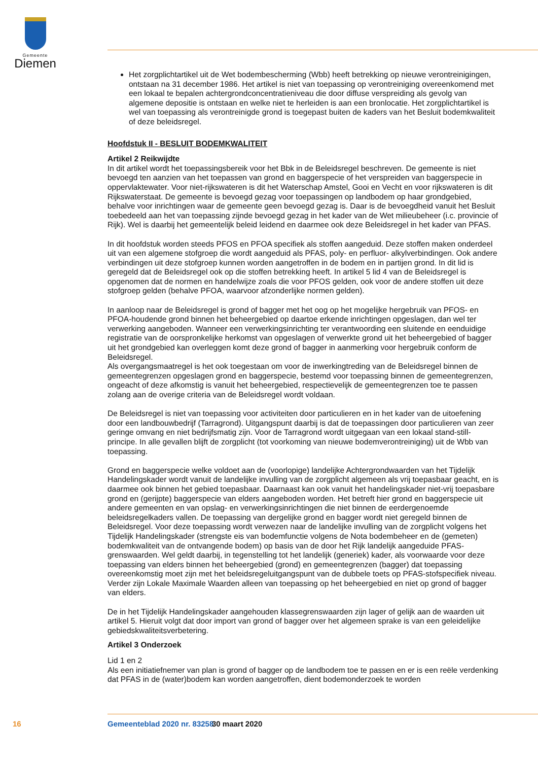Gemeente
Diemen
Het zorgplichtartikel uit de Wet bodembescherming (Wbb) heeft betrekking op nieuwe verontreinigingen, ontstaan na 31 december 1986. Het artikel is niet van toepassing op verontreiniging overeenkomend met een lokaal te bepalen achtergrondconcentratieniveau die door diffuse verspreiding als gevolg van algemene depositie is ontstaan en welke niet te herleiden is aan een bronlocatie. Het zorgplichtartikel is wel van toepassing als verontreinigde grond is toegepast buiten de kaders van het Besluit bodemkwaliteit of deze beleidsregel.
Hoofdstuk II - BESLUIT BODEMKWALITEIT
Artikel 2 Reikwijdte
In dit artikel wordt het toepassingsbereik voor het Bbk in de Beleidsregel beschreven. De gemeente is niet bevoegd ten aanzien van het toepassen van grond en baggerspecie of het verspreiden van baggerspecie in oppervlaktewater. Voor niet-rijkswateren is dit het Waterschap Amstel, Gooi en Vecht en voor rijkswateren is dit Rijkswaterstaat. De gemeente is bevoegd gezag voor toepassingen op landbodem op haar grondgebied, behalve voor inrichtingen waar de gemeente geen bevoegd gezag is. Daar is de bevoegdheid vanuit het Besluit toebedeeld aan het van toepassing zijnde bevoegd gezag in het kader van de Wet milieubeheer (i.c. provincie of Rijk). Wel is daarbij het gemeentelijk beleid leidend en daarmee ook deze Beleidsregel in het kader van PFAS.
In dit hoofdstuk worden steeds PFOS en PFOA specifiek als stoffen aangeduid. Deze stoffen maken onderdeel uit van een algemene stofgroep die wordt aangeduid als PFAS, poly- en perfluor- alkylverbindingen. Ook andere verbindingen uit deze stofgroep kunnen worden aangetroffen in de bodem en in partijen grond. In dit lid is geregeld dat de Beleidsregel ook op die stoffen betrekking heeft. In artikel 5 lid 4 van de Beleidsregel is opgenomen dat de normen en handelwijze zoals die voor PFOS gelden, ook voor de andere stoffen uit deze stofgroep gelden (behalve PFOA, waarvoor afzonderlijke normen gelden).
In aanloop naar de Beleidsregel is grond of bagger met het oog op het mogelijke hergebruik van PFOS- en PFOA-houdende grond binnen het beheergebied op daartoe erkende inrichtingen opgeslagen, dan wel ter verwerking aangeboden. Wanneer een verwerkingsinrichting ter verantwoording een sluitende en eenduidige registratie van de oorspronkelijke herkomst van opgeslagen of verwerkte grond uit het beheergebied of bagger uit het grondgebied kan overleggen komt deze grond of bagger in aanmerking voor hergebruik conform de Beleidsregel.
Als overgangsmaatregel is het ook toegestaan om voor de inwerkingtreding van de Beleidsregel binnen de gemeentegrenzen opgeslagen grond en baggerspecie, bestemd voor toepassing binnen de gemeentegrenzen, ongeacht of deze afkomstig is vanuit het beheergebied, respectievelijk de gemeentegrenzen toe te passen zolang aan de overige criteria van de Beleidsregel wordt voldaan.
De Beleidsregel is niet van toepassing voor activiteiten door particulieren en in het kader van de uitoefening door een landbouwbedrijf (Tarragrond). Uitgangspunt daarbij is dat de toepassingen door particulieren van zeer geringe omvang en niet bedrijfsmatig zijn. Voor de Tarragrond wordt uitgegaan van een lokaal stand-still-principe. In alle gevallen blijft de zorgplicht (tot voorkoming van nieuwe bodemverontreiniging) uit de Wbb van toepassing.
Grond en baggerspecie welke voldoet aan de (voorlopige) landelijke Achtergrondwaarden van het Tijdelijk Handelingskader wordt vanuit de landelijke invulling van de zorgplicht algemeen als vrij toepasbaar geacht, en is daarmee ook binnen het gebied toepasbaar. Daarnaast kan ook vanuit het handelingskader niet-vrij toepasbare grond en (gerijpte) baggerspecie van elders aangeboden worden. Het betreft hier grond en baggerspecie uit andere gemeenten en van opslag- en verwerkingsinrichtingen die niet binnen de eerdergenoemde beleidsregelkaders vallen. De toepassing van dergelijke grond en bagger wordt niet geregeld binnen de Beleidsregel. Voor deze toepassing wordt verwezen naar de landelijke invulling van de zorgplicht volgens het Tijdelijk Handelingskader (strengste eis van bodemfunctie volgens de Nota bodembeheer en de (gemeten) bodemkwaliteit van de ontvangende bodem) op basis van de door het Rijk landelijk aangeduide PFAS-grenswaarden. Wel geldt daarbij, in tegenstelling tot het landelijk (generiek) kader, als voorwaarde voor deze toepassing van elders binnen het beheergebied (grond) en gemeentegrenzen (bagger) dat toepassing overeenkomstig moet zijn met het beleidsregeluitgangspunt van de dubbele toets op PFAS-stofspecifiek niveau. Verder zijn Lokale Maximale Waarden alleen van toepassing op het beheergebied en niet op grond of bagger van elders.
De in het Tijdelijk Handelingskader aangehouden klassegrenswaarden zijn lager of gelijk aan de waarden uit artikel 5. Hieruit volgt dat door import van grond of bagger over het algemeen sprake is van een geleidelijke gebiedskwaliteitsverbetering.
Artikel 3 Onderzoek
Lid 1 en 2
Als een initiatiefnemer van plan is grond of bagger op de landbodem toe te passen en er is een reële verdenking dat PFAS in de (water)bodem kan worden aangetroffen, dient bodemonderzoek te worden
16 Gemeenteblad 2020 nr. 83258 30 maart 2020